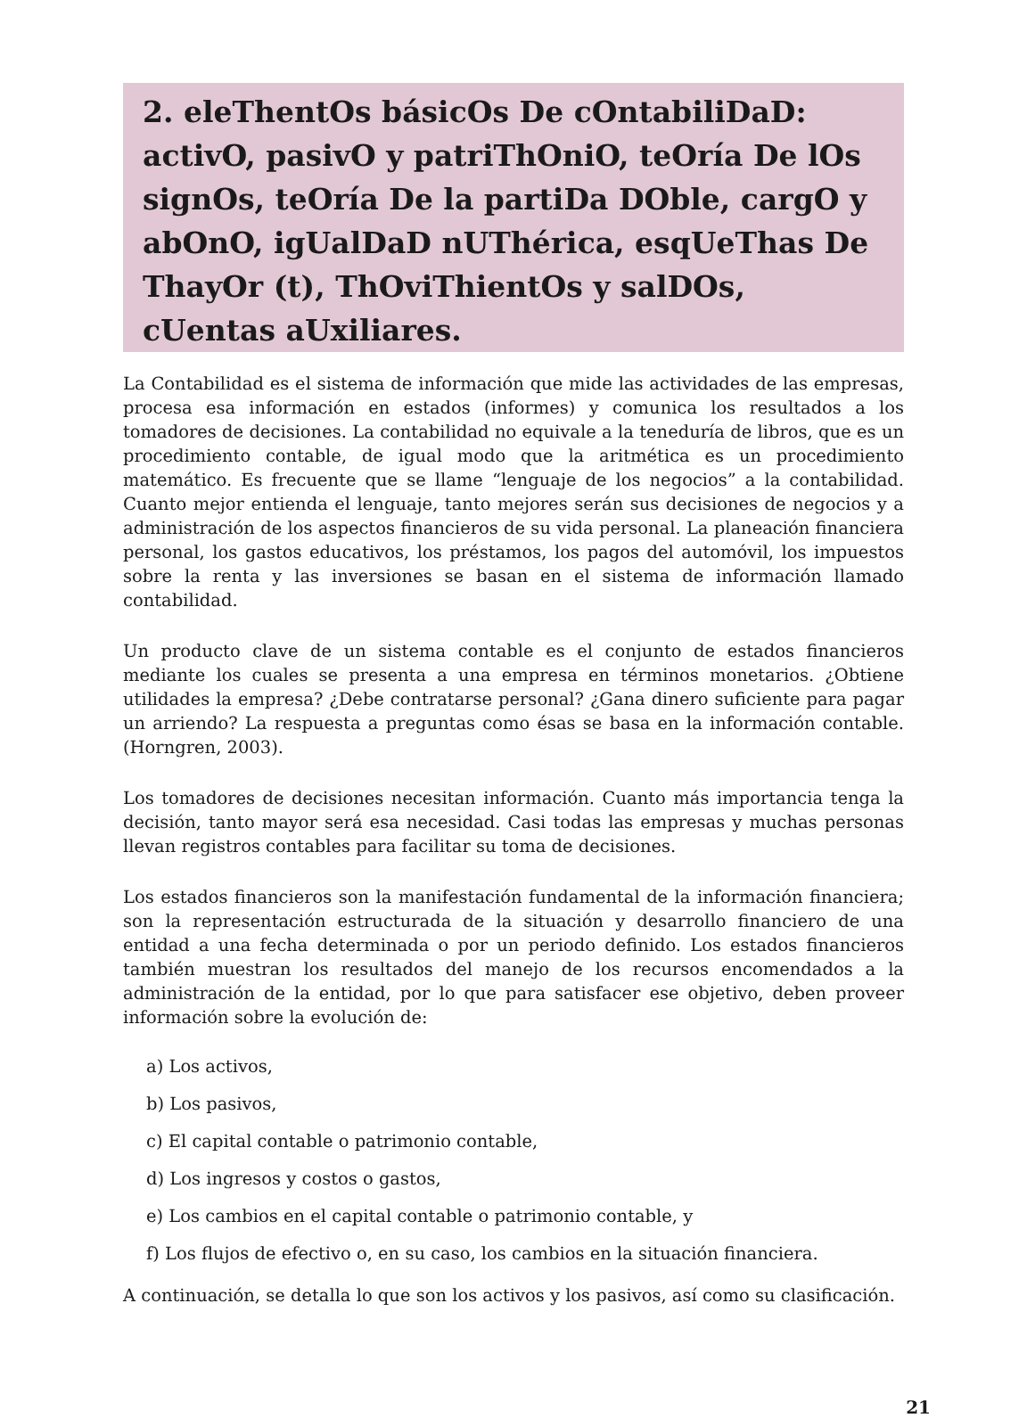2. eleThentOs básicOs De cOntabiliDaD: activO, pasivO y patriThOniO, teOría De lOs signOs, teOría De la partiDa DOble, cargO y abOnO, igUalDaD nUThérica, esqUeThas De ThayOr (t), ThOviThientOs y salDOs, cUentas aUxiliares.
La Contabilidad es el sistema de información que mide las actividades de las empresas, procesa esa información en estados (informes) y comunica los resultados a los tomadores de decisiones. La contabilidad no equivale a la teneduría de libros, que es un procedimiento contable, de igual modo que la aritmética es un procedimiento matemático. Es frecuente que se llame “lenguaje de los negocios” a la contabilidad. Cuanto mejor entienda el lenguaje, tanto mejores serán sus decisiones de negocios y a administración de los aspectos financieros de su vida personal. La planeación financiera personal, los gastos educativos, los préstamos, los pagos del automóvil, los impuestos sobre la renta y las inversiones se basan en el sistema de información llamado contabilidad.
Un producto clave de un sistema contable es el conjunto de estados financieros mediante los cuales se presenta a una empresa en términos monetarios. ¿Obtiene utilidades la empresa? ¿Debe contratarse personal? ¿Gana dinero suficiente para pagar un arriendo? La respuesta a preguntas como ésas se basa en la información contable.(Horngren, 2003).
Los tomadores de decisiones necesitan información. Cuanto más importancia tenga la decisión, tanto mayor será esa necesidad. Casi todas las empresas y muchas personas llevan registros contables para facilitar su toma de decisiones.
Los estados financieros son la manifestación fundamental de la información financiera; son la representación estructurada de la situación y desarrollo financiero de una entidad a una fecha determinada o por un periodo definido. Los estados financieros también muestran los resultados del manejo de los recursos encomendados a la administración de la entidad, por lo que para satisfacer ese objetivo, deben proveer información sobre la evolución de:
a) Los activos,
b) Los pasivos,
c) El capital contable o patrimonio contable,
d) Los ingresos y costos o gastos,
e) Los cambios en el capital contable o patrimonio contable, y
f) Los flujos de efectivo o, en su caso, los cambios en la situación financiera.
A continuación, se detalla lo que son los activos y los pasivos, así como su clasificación.
21